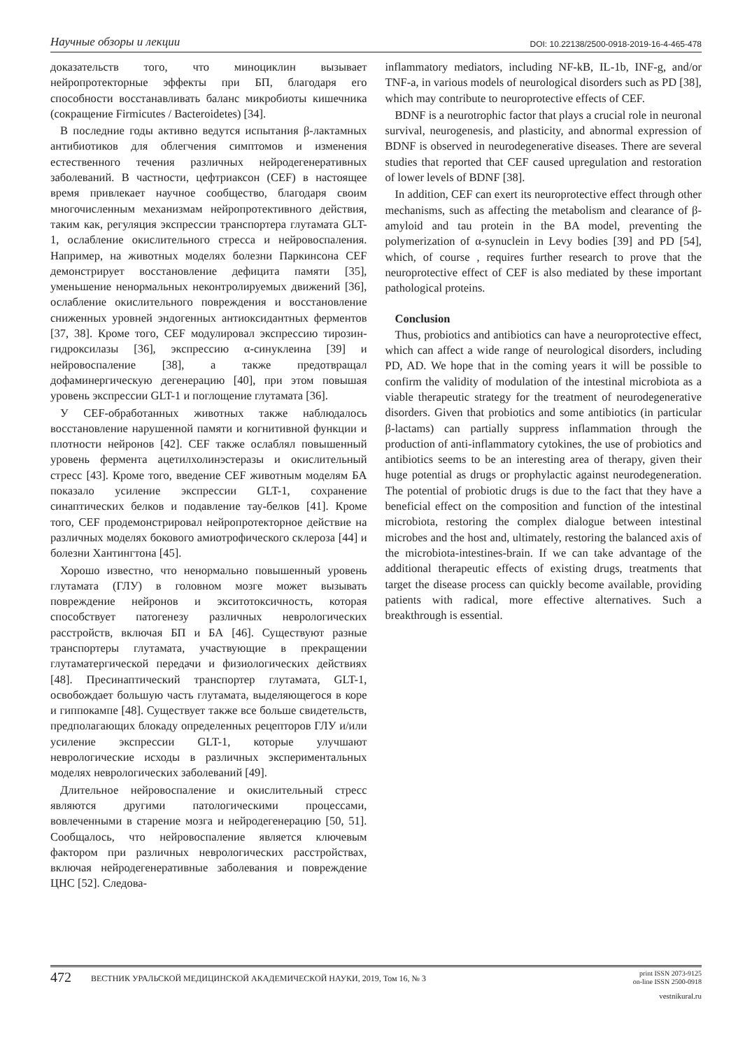Научные обзоры и лекции DOI: 10.22138/2500-0918-2019-16-4-465-478
доказательств того, что миноциклин вызывает нейропротекторные эффекты при БП, благодаря его способности восстанавливать баланс микробиоты кишечника (сокращение Firmicutes / Bacteroidetes) [34].
В последние годы активно ведутся испытания β-лактамных антибиотиков для облегчения симптомов и изменения естественного течения различных нейродегенеративных заболеваний. В частности, цефтриаксон (CEF) в настоящее время привлекает научное сообщество, благодаря своим многочисленным механизмам нейропротективного действия, таким как, регуляция экспрессии транспортера глутамата GLT-1, ослабление окислительного стресса и нейровоспаления. Например, на животных моделях болезни Паркинсона CEF демонстрирует восстановление дефицита памяти [35], уменьшение ненормальных неконтролируемых движений [36], ослабление окислительного повреждения и восстановление сниженных уровней эндогенных антиоксидантных ферментов [37, 38]. Кроме того, CEF модулировал экспрессию тирозин-гидроксилазы [36], экспрессию α-синуклеина [39] и нейровоспаление [38], а также предотвращал дофаминергическую дегенерацию [40], при этом повышая уровень экспрессии GLT-1 и поглощение глутамата [36].
У CEF-обработанных животных также наблюдалось восстановление нарушенной памяти и когнитивной функции и плотности нейронов [42]. CEF также ослаблял повышенный уровень фермента ацетилхолинэстеразы и окислительный стресс [43]. Кроме того, введение CEF животным моделям БА показало усиление экспрессии GLT-1, сохранение синаптических белков и подавление тау-белков [41]. Кроме того, CEF продемонстрировал нейропротекторное действие на различных моделях бокового амиотрофического склероза [44] и болезни Хантингтона [45].
Хорошо известно, что ненормально повышенный уровень глутамата (ГЛУ) в головном мозге может вызывать повреждение нейронов и экситотоксичность, которая способствует патогенезу различных неврологических расстройств, включая БП и БА [46]. Существуют разные транспортеры глутамата, участвующие в прекращении глутаматергической передачи и физиологических действиях [48]. Пресинаптический транспортер глутамата, GLT-1, освобождает большую часть глутамата, выделяющегося в коре и гиппокампе [48]. Существует также все больше свидетельств, предполагающих блокаду определенных рецепторов ГЛУ и/или усиление экспрессии GLT-1, которые улучшают неврологические исходы в различных экспериментальных моделях неврологических заболеваний [49].
Длительное нейровоспаление и окислительный стресс являются другими патологическими процессами, вовлеченными в старение мозга и нейродегенерацию [50, 51]. Сообщалось, что нейровоспаление является ключевым фактором при различных неврологических расстройствах, включая нейродегенеративные заболевания и повреждение ЦНС [52]. Следова-
inflammatory mediators, including NF-kB, IL-1b, INF-g, and/or TNF-a, in various models of neurological disorders such as PD [38], which may contribute to neuroprotective effects of CEF.
BDNF is a neurotrophic factor that plays a crucial role in neuronal survival, neurogenesis, and plasticity, and abnormal expression of BDNF is observed in neurodegenerative diseases. There are several studies that reported that CEF caused upregulation and restoration of lower levels of BDNF [38].
In addition, CEF can exert its neuroprotective effect through other mechanisms, such as affecting the metabolism and clearance of β-amyloid and tau protein in the BA model, preventing the polymerization of α-synuclein in Levy bodies [39] and PD [54], which, of course , requires further research to prove that the neuroprotective effect of CEF is also mediated by these important pathological proteins.
Conclusion
Thus, probiotics and antibiotics can have a neuroprotective effect, which can affect a wide range of neurological disorders, including PD, AD. We hope that in the coming years it will be possible to confirm the validity of modulation of the intestinal microbiota as a viable therapeutic strategy for the treatment of neurodegenerative disorders. Given that probiotics and some antibiotics (in particular β-lactams) can partially suppress inflammation through the production of anti-inflammatory cytokines, the use of probiotics and antibiotics seems to be an interesting area of therapy, given their huge potential as drugs or prophylactic against neurodegeneration. The potential of probiotic drugs is due to the fact that they have a beneficial effect on the composition and function of the intestinal microbiota, restoring the complex dialogue between intestinal microbes and the host and, ultimately, restoring the balanced axis of the microbiota-intestines-brain. If we can take advantage of the additional therapeutic effects of existing drugs, treatments that target the disease process can quickly become available, providing patients with radical, more effective alternatives. Such a breakthrough is essential.
472 ВЕСТНИК УРАЛЬСКОЙ МЕДИЦИНСКОЙ АКАДЕМИЧЕСКОЙ НАУКИ, 2019, Том 16, № 3 print ISSN 2073-9125
on-line ISSN 2500-0918
vestnikural.ru